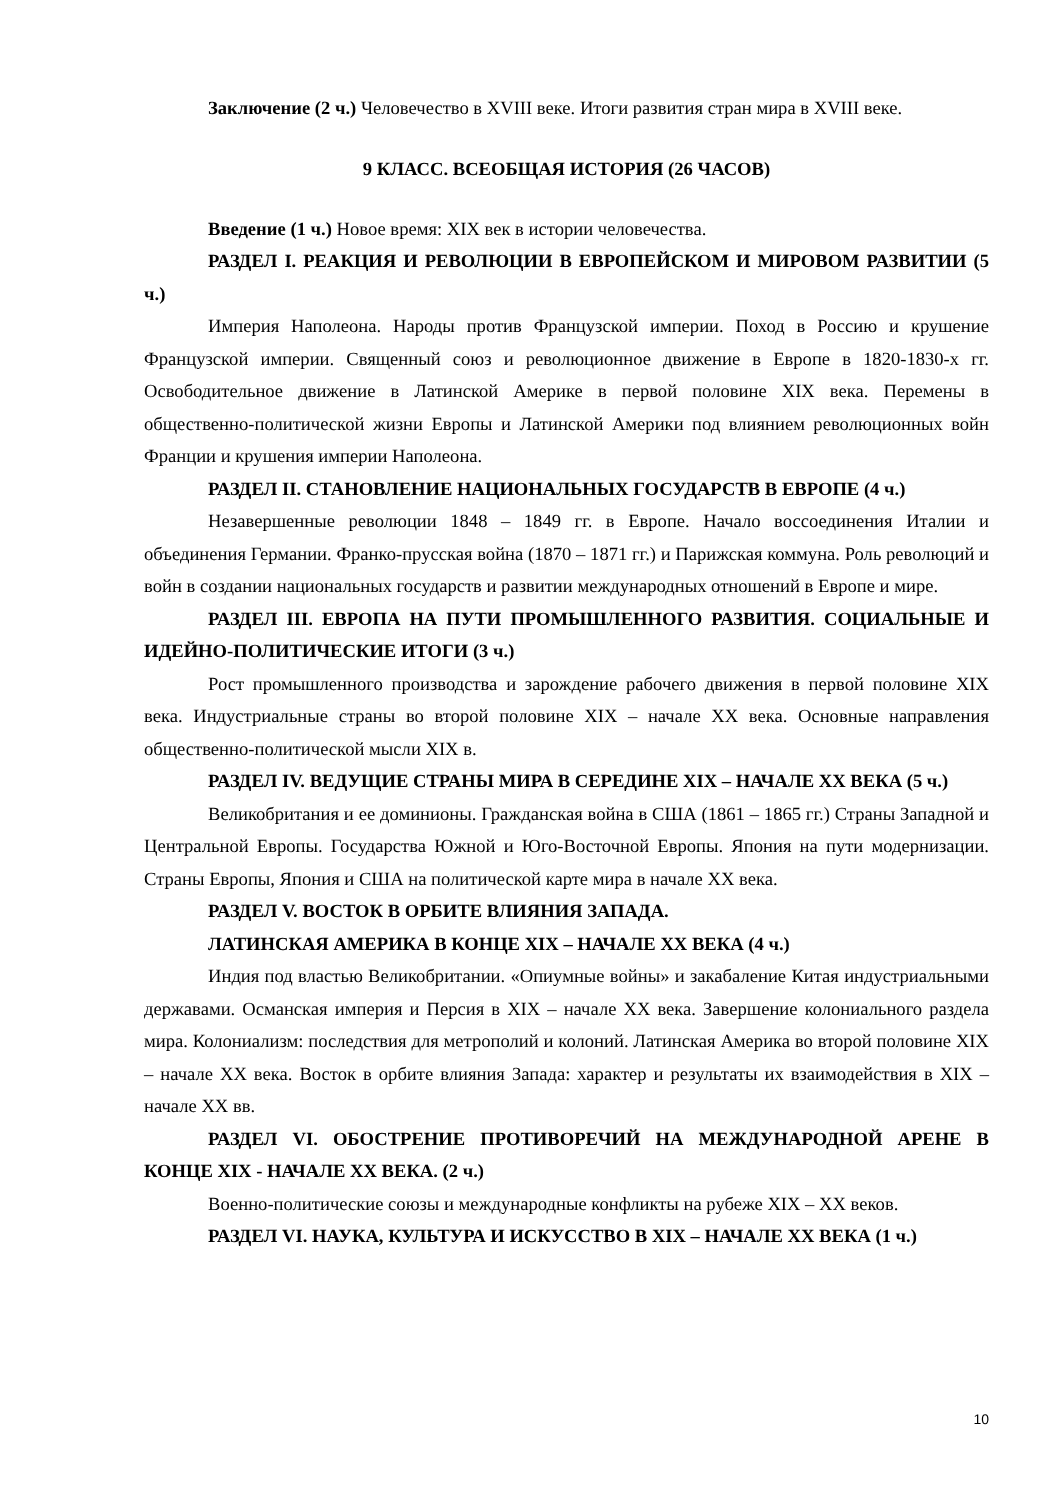Заключение (2 ч.) Человечество в XVIII веке. Итоги развития стран мира в XVIII веке.
9 КЛАСС. ВСЕОБЩАЯ ИСТОРИЯ (26 ЧАСОВ)
Введение (1 ч.) Новое время: XIX век в истории человечества.
РАЗДЕЛ I. РЕАКЦИЯ И РЕВОЛЮЦИИ В ЕВРОПЕЙСКОМ И МИРОВОМ РАЗВИТИИ (5 ч.)
Империя Наполеона. Народы против Французской империи. Поход в Россию и крушение Французской империи. Священный союз и революционное движение в Европе в 1820-1830-х гг. Освободительное движение в Латинской Америке в первой половине XIX века. Перемены в общественно-политической жизни Европы и Латинской Америки под влиянием революционных войн Франции и крушения империи Наполеона.
РАЗДЕЛ II. СТАНОВЛЕНИЕ НАЦИОНАЛЬНЫХ ГОСУДАРСТВ В ЕВРОПЕ (4 ч.)
Незавершенные революции 1848 – 1849 гг. в Европе. Начало воссоединения Италии и объединения Германии. Франко-прусская война (1870 – 1871 гг.) и Парижская коммуна. Роль революций и войн в создании национальных государств и развитии международных отношений в Европе и мире.
РАЗДЕЛ III. ЕВРОПА НА ПУТИ ПРОМЫШЛЕННОГО РАЗВИТИЯ. СОЦИАЛЬНЫЕ И ИДЕЙНО-ПОЛИТИЧЕСКИЕ ИТОГИ (3 ч.)
Рост промышленного производства и зарождение рабочего движения в первой половине XIX века. Индустриальные страны во второй половине XIX – начале XX века. Основные направления общественно-политической мысли XIX в.
РАЗДЕЛ IV. ВЕДУЩИЕ СТРАНЫ МИРА В СЕРЕДИНЕ XIX – НАЧАЛЕ XX ВЕКА (5 ч.)
Великобритания и ее доминионы. Гражданская война в США (1861 – 1865 гг.) Страны Западной и Центральной Европы. Государства Южной и Юго-Восточной Европы. Япония на пути модернизации. Страны Европы, Япония и США на политической карте мира в начале XX века.
РАЗДЕЛ V. ВОСТОК В ОРБИТЕ ВЛИЯНИЯ ЗАПАДА.
ЛАТИНСКАЯ АМЕРИКА В КОНЦЕ XIX – НАЧАЛЕ XX ВЕКА (4 ч.)
Индия под властью Великобритании. «Опиумные войны» и закабаление Китая индустриальными державами. Османская империя и Персия в XIX – начале XX века. Завершение колониального раздела мира. Колониализм: последствия для метрополий и колоний. Латинская Америка во второй половине XIX – начале XX века. Восток в орбите влияния Запада: характер и результаты их взаимодействия в XIX – начале XX вв.
РАЗДЕЛ VI. ОБОСТРЕНИЕ ПРОТИВОРЕЧИЙ НА МЕЖДУНАРОДНОЙ АРЕНЕ В КОНЦЕ XIX - НАЧАЛЕ XX ВЕКА. (2 ч.)
Военно-политические союзы и международные конфликты на рубеже XIX – XX веков.
РАЗДЕЛ VI. НАУКА, КУЛЬТУРА И ИСКУССТВО В XIX – НАЧАЛЕ XX ВЕКА (1 ч.)
10